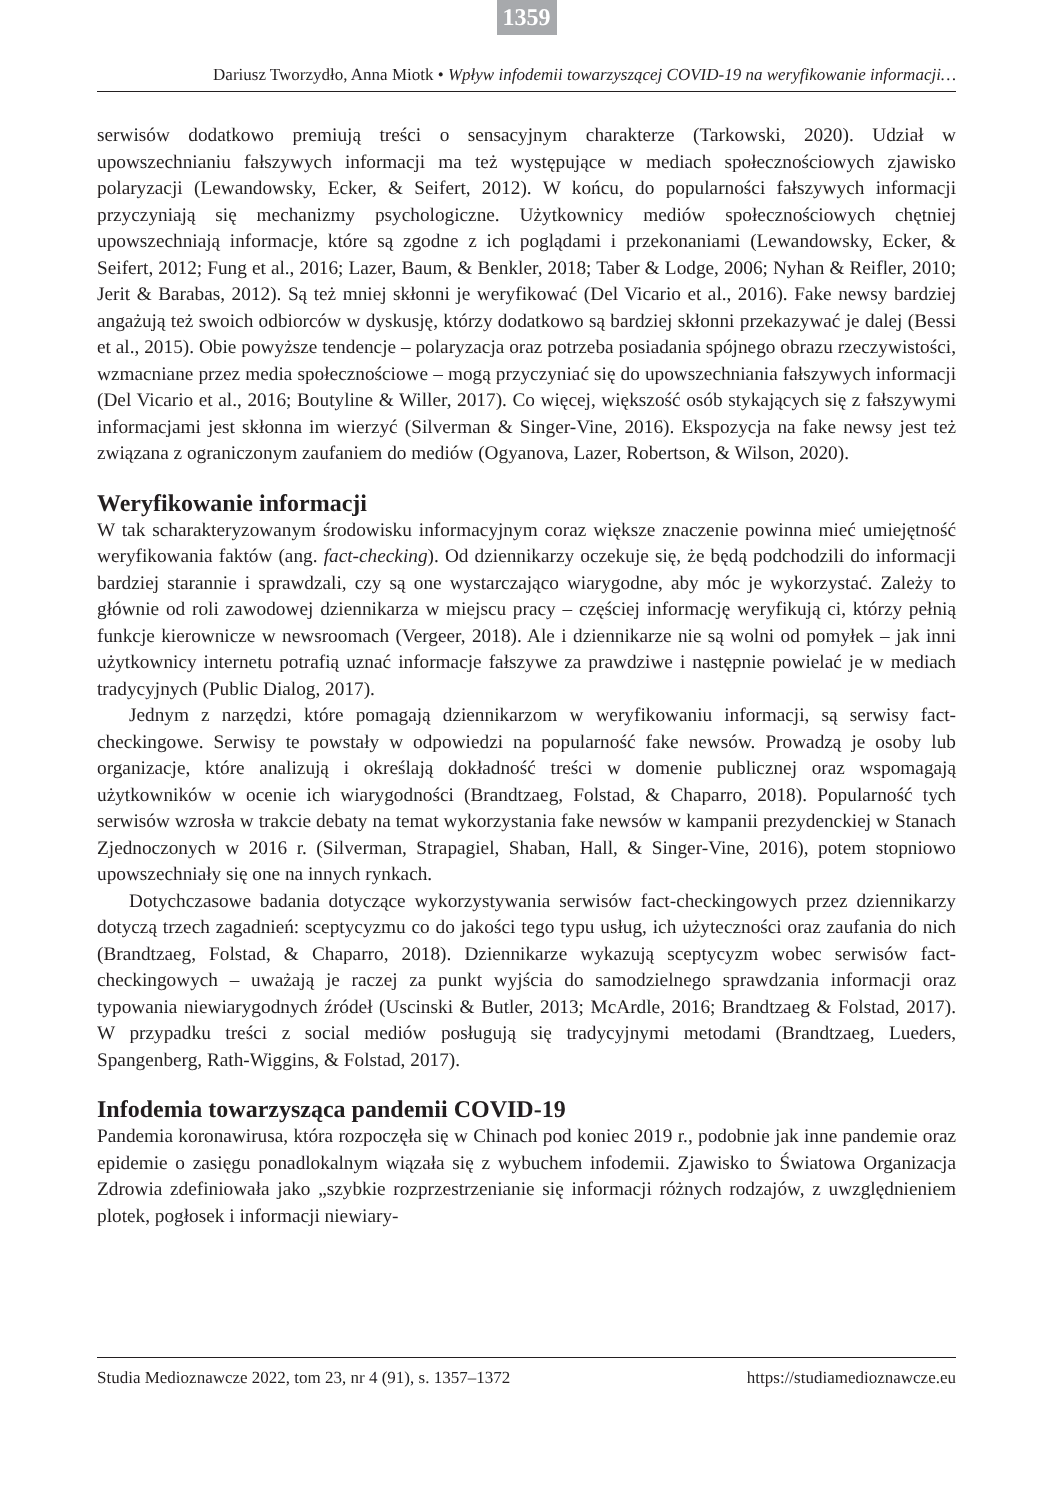1359
Dariusz Tworzydło, Anna Miotk • Wpływ infodemii towarzyszącej COVID-19 na weryfikowanie informacji…
serwisów dodatkowo premiują treści o sensacyjnym charakterze (Tarkowski, 2020). Udział w upowszechnianiu fałszywych informacji ma też występujące w mediach społecznościowych zjawisko polaryzacji (Lewandowsky, Ecker, & Seifert, 2012). W końcu, do popularności fałszywych informacji przyczyniają się mechanizmy psychologiczne. Użytkownicy mediów społecznościowych chętniej upowszechniają informacje, które są zgodne z ich poglądami i przekonaniami (Lewandowsky, Ecker, & Seifert, 2012; Fung et al., 2016; Lazer, Baum, & Benkler, 2018; Taber & Lodge, 2006; Nyhan & Reifler, 2010; Jerit & Barabas, 2012). Są też mniej skłonni je weryfikować (Del Vicario et al., 2016). Fake newsy bardziej angażują też swoich odbiorców w dyskusję, którzy dodatkowo są bardziej skłonni przekazywać je dalej (Bessi et al., 2015). Obie powyższe tendencje – polaryzacja oraz potrzeba posiadania spójnego obrazu rzeczywistości, wzmacniane przez media społecznościowe – mogą przyczyniać się do upowszechniania fałszywych informacji (Del Vicario et al., 2016; Boutyline & Willer, 2017). Co więcej, większość osób stykających się z fałszywymi informacjami jest skłonna im wierzyć (Silverman & Singer-Vine, 2016). Ekspozycja na fake newsy jest też związana z ograniczonym zaufaniem do mediów (Ogyanova, Lazer, Robertson, & Wilson, 2020).
Weryfikowanie informacji
W tak scharakteryzowanym środowisku informacyjnym coraz większe znaczenie powinna mieć umiejętność weryfikowania faktów (ang. fact-checking). Od dziennikarzy oczekuje się, że będą podchodzili do informacji bardziej starannie i sprawdzali, czy są one wystarczająco wiarygodne, aby móc je wykorzystać. Zależy to głównie od roli zawodowej dziennikarza w miejscu pracy – częściej informację weryfikują ci, którzy pełnią funkcje kierownicze w newsroomach (Vergeer, 2018). Ale i dziennikarze nie są wolni od pomyłek – jak inni użytkownicy internetu potrafią uznać informacje fałszywe za prawdziwe i następnie powielać je w mediach tradycyjnych (Public Dialog, 2017).
Jednym z narzędzi, które pomagają dziennikarzom w weryfikowaniu informacji, są serwisy fact-checkingowe. Serwisy te powstały w odpowiedzi na popularność fake newsów. Prowadzą je osoby lub organizacje, które analizują i określają dokładność treści w domenie publicznej oraz wspomagają użytkowników w ocenie ich wiarygodności (Brandtzaeg, Folstad, & Chaparro, 2018). Popularność tych serwisów wzrosła w trakcie debaty na temat wykorzystania fake newsów w kampanii prezydenckiej w Stanach Zjednoczonych w 2016 r. (Silverman, Strapagiel, Shaban, Hall, & Singer-Vine, 2016), potem stopniowo upowszechniały się one na innych rynkach.
Dotychczasowe badania dotyczące wykorzystywania serwisów fact-checkingowych przez dziennikarzy dotyczą trzech zagadnień: sceptycyzmu co do jakości tego typu usług, ich użyteczności oraz zaufania do nich (Brandtzaeg, Folstad, & Chaparro, 2018). Dziennikarze wykazują sceptycyzm wobec serwisów fact-checkingowych – uważają je raczej za punkt wyjścia do samodzielnego sprawdzania informacji oraz typowania niewiarygodnych źródeł (Uscinski & Butler, 2013; McArdle, 2016; Brandtzaeg & Folstad, 2017). W przypadku treści z social mediów posługują się tradycyjnymi metodami (Brandtzaeg, Lueders, Spangenberg, Rath-Wiggins, & Folstad, 2017).
Infodemia towarzysząca pandemii COVID-19
Pandemia koronawirusa, która rozpoczęła się w Chinach pod koniec 2019 r., podobnie jak inne pandemie oraz epidemie o zasięgu ponadlokalnym wiązała się z wybuchem infodemii. Zjawisko to Światowa Organizacja Zdrowia zdefiniowała jako „szybkie rozprzestrzenianie się informacji różnych rodzajów, z uwzględnieniem plotek, pogłosek i informacji niewiary-
Studia Medioznawcze 2022, tom 23, nr 4 (91), s. 1357–1372 https://studiamedioznawcze.eu